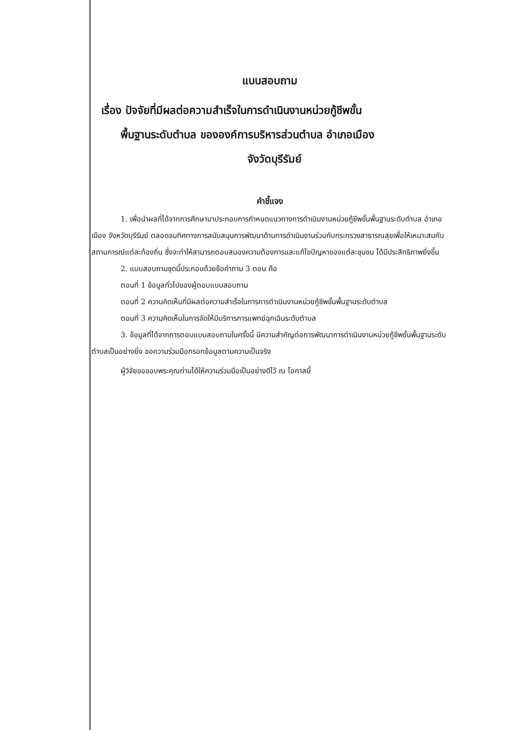แบบสอบถาม
เรื่อง ปัจจัยที่มีผลต่อความสำเร็จในการดำเนินงานหน่วยกู้ชีพขั้น
พื้นฐานระดับตำบล ขององค์การบริหารส่วนตำบล อำเภอเมือง
จังวัดบุรีรัมย์
คำชี้แจง
1. เพื่อนำผลที่ได้จากการศึกษามาประกอบการกำหนดแนวทางการดำเนินงานหน่วยกู้ชีพขั้นพื้นฐานระดับตำบล อำเภอเมือง จังหวัดบุรีรัมย์ ตลอดจนทิศทางการสนับสนุนการพัฒนาด้านการดำเนินงานร่วมกับกระทรวงสาธารณสุขเพื่อให้เหมาะสมกับสถานการณ์แต่ละท้องถิ่น ซึ่งจะทำให้สามารถตอบสนองความต้องการและแก้ไขปัญหาของแต่ละชุมชน ได้มีประสิทธิภาพยิ่งขึ้น
2. แบบสอบถามชุดนี้ประกอบด้วยข้อคำถาม 3 ตอน คือ
ตอนที่ 1 ข้อมูลทั่วไปของผู้ตอบแบบสอบถาม
ตอนที่ 2 ความคิดเห็นที่มีผลต่อความสำเร็จในการการดำเนินงานหน่วยกู้ชีพขั้นพื้นฐานระดับตำบล
ตอนที่ 3 ความคิดเห็นในการจัดให้มีบริการการแพทย์ฉุกเฉินระดับตำบล
3. ข้อมูลที่ได้จากการตอบแบบสอบถามในครั้งนี้ มีความสำคัญต่อการพัฒนาการดำเนินงานหน่วยกู้ชีพขั้นพื้นฐานระดับตำบลเป็นอย่างยิ่ง ขอความร่วมมือกรอกข้อมูลตามความเป็นจริง
ผู้วิจัยขอขอบพระคุณท่านได้ให้ความร่วมมือเป็นอย่างดีไว้ ณ โอกาสนี้